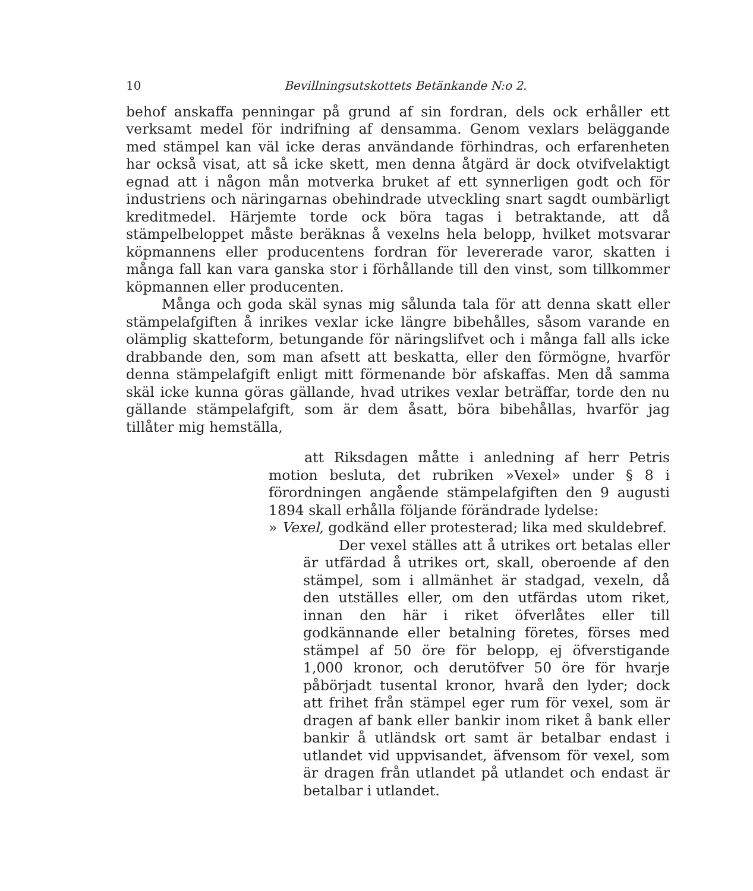10 Bevillningsutskottets Betänkande N:o 2.
behof anskaffa penningar på grund af sin fordran, dels ock erhåller ett verksamt medel för indrifning af densamma. Genom vexlars beläggande med stämpel kan väl icke deras användande förhindras, och erfarenheten har också visat, att så icke skett, men denna åtgärd är dock otvifvelaktigt egnad att i någon mån motverka bruket af ett synnerligen godt och för industriens och näringarnas obehindrade utveckling snart sagdt oumbärligt kreditmedel. Härjemte torde ock böra tagas i betraktande, att då stämpelbeloppet måste beräknas å vexelns hela belopp, hvilket motsvarar köpmannens eller producentens fordran för levererade varor, skatten i många fall kan vara ganska stor i förhållande till den vinst, som tillkommer köpmannen eller producenten.
Många och goda skäl synas mig sålunda tala för att denna skatt eller stämpelafgiften å inrikes vexlar icke längre bibehålles, såsom varande en olämplig skatteform, betungande för näringslifvet och i många fall alls icke drabbande den, som man afsett att beskatta, eller den förmögne, hvarför denna stämpelafgift enligt mitt förmenande bör afskaffas. Men då samma skäl icke kunna göras gällande, hvad utrikes vexlar beträffar, torde den nu gällande stämpelafgift, som är dem åsatt, böra bibehållas, hvarför jag tillåter mig hemställa,
att Riksdagen måtte i anledning af herr Petris motion besluta, det rubriken »Vexel» under § 8 i förordningen angående stämpelafgiften den 9 augusti 1894 skall erhålla följande förändrade lydelse:
» Vexel, godkänd eller protesterad; lika med skuldebref.
Der vexel ställes att å utrikes ort betalas eller är utfärdad å utrikes ort, skall, oberoende af den stämpel, som i allmänhet är stadgad, vexeln, då den utställes eller, om den utfärdas utom riket, innan den här i riket öfverlåtes eller till godkännande eller betalning företes, förses med stämpel af 50 öre för belopp, ej öfverstigande 1,000 kronor, och derutöfver 50 öre för hvarje påbörjadt tusental kronor, hvarå den lyder; dock att frihet från stämpel eger rum för vexel, som är dragen af bank eller bankir inom riket å bank eller bankir å utländsk ort samt är betalbar endast i utlandet vid uppvisandet, äfvensom för vexel, som är dragen från utlandet på utlandet och endast är betalbar i utlandet.